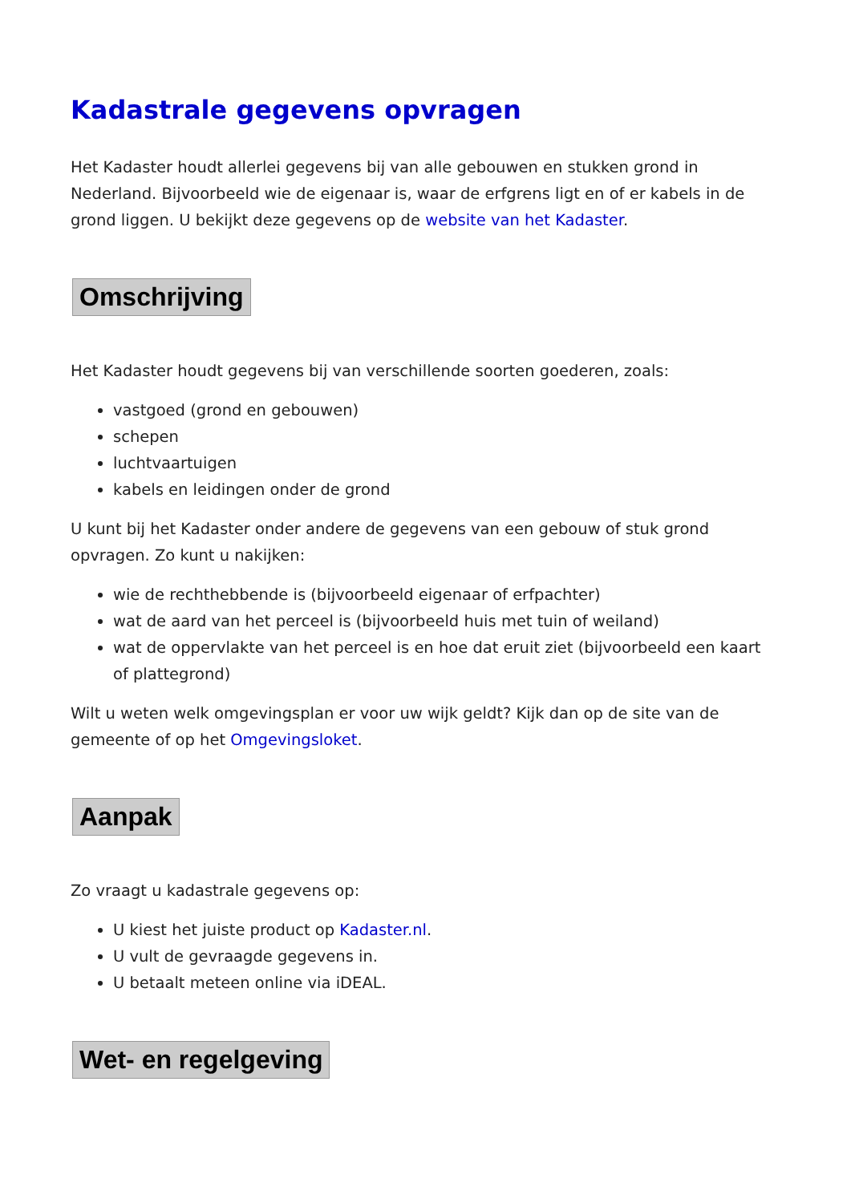Kadastrale gegevens opvragen
Het Kadaster houdt allerlei gegevens bij van alle gebouwen en stukken grond in Nederland. Bijvoorbeeld wie de eigenaar is, waar de erfgrens ligt en of er kabels in de grond liggen. U bekijkt deze gegevens op de website van het Kadaster.
Omschrijving
Het Kadaster houdt gegevens bij van verschillende soorten goederen, zoals:
vastgoed (grond en gebouwen)
schepen
luchtvaartuigen
kabels en leidingen onder de grond
U kunt bij het Kadaster onder andere de gegevens van een gebouw of stuk grond opvragen. Zo kunt u nakijken:
wie de rechthebbende is (bijvoorbeeld eigenaar of erfpachter)
wat de aard van het perceel is (bijvoorbeeld huis met tuin of weiland)
wat de oppervlakte van het perceel is en hoe dat eruit ziet (bijvoorbeeld een kaart of plattegrond)
Wilt u weten welk omgevingsplan er voor uw wijk geldt? Kijk dan op de site van de gemeente of op het Omgevingsloket.
Aanpak
Zo vraagt u kadastrale gegevens op:
U kiest het juiste product op Kadaster.nl.
U vult de gevraagde gegevens in.
U betaalt meteen online via iDEAL.
Wet- en regelgeving